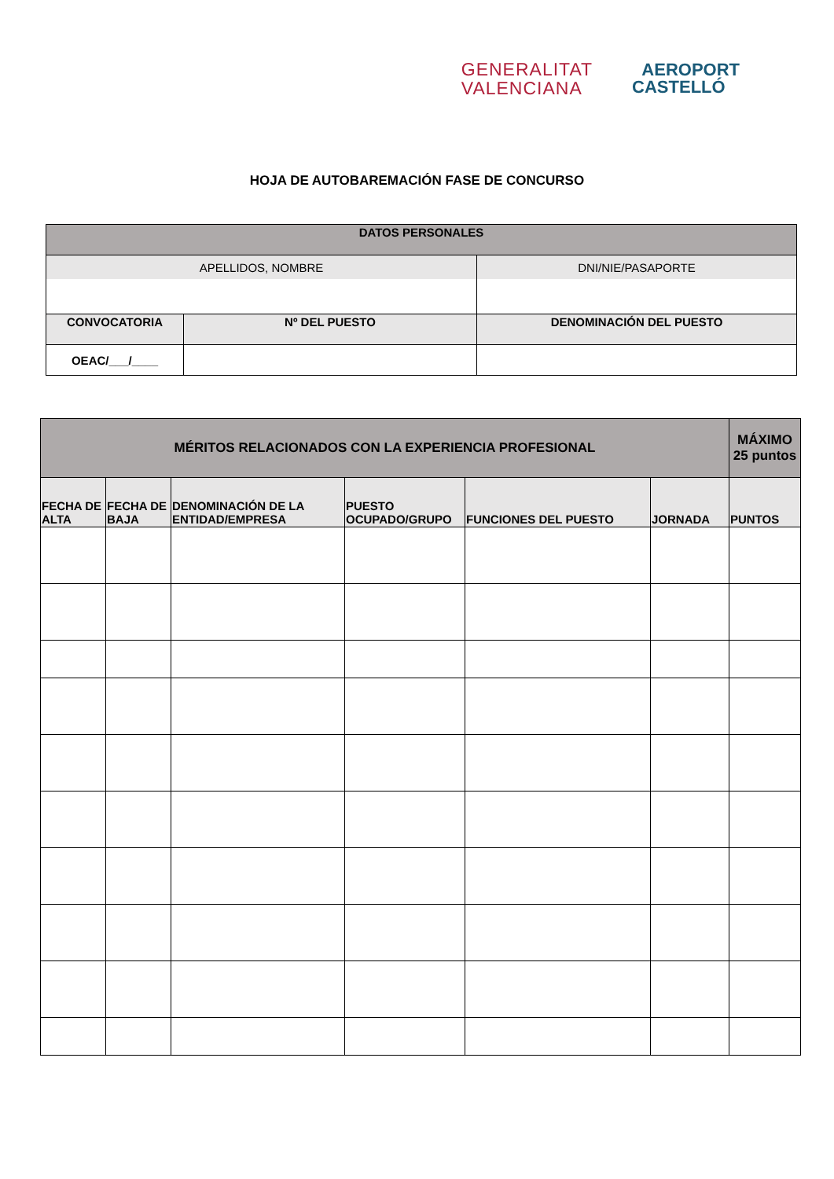GENERALITAT
VALENCIANA
AEROPORT
CASTELLÓ
HOJA DE AUTOBAREMACIÓN FASE DE CONCURSO
| DATOS PERSONALES | | |
| --- | --- | --- |
| APELLIDOS, NOMBRE | | DNI/NIE/PASAPORTE |
| CONVOCATORIA | Nº DEL PUESTO | DENOMINACIÓN DEL PUESTO |
| OEAC/___/____ | | |
| MÉRITOS RELACIONADOS CON LA EXPERIENCIA PROFESIONAL | | | | | | MÁXIMO 25 puntos |
| --- | --- | --- | --- | --- | --- | --- |
| FECHA DE ALTA | FECHA DE BAJA | DENOMINACIÓN DE LA ENTIDAD/EMPRESA | PUESTO OCUPADO/GRUPO | FUNCIONES DEL PUESTO | JORNADA | PUNTOS |